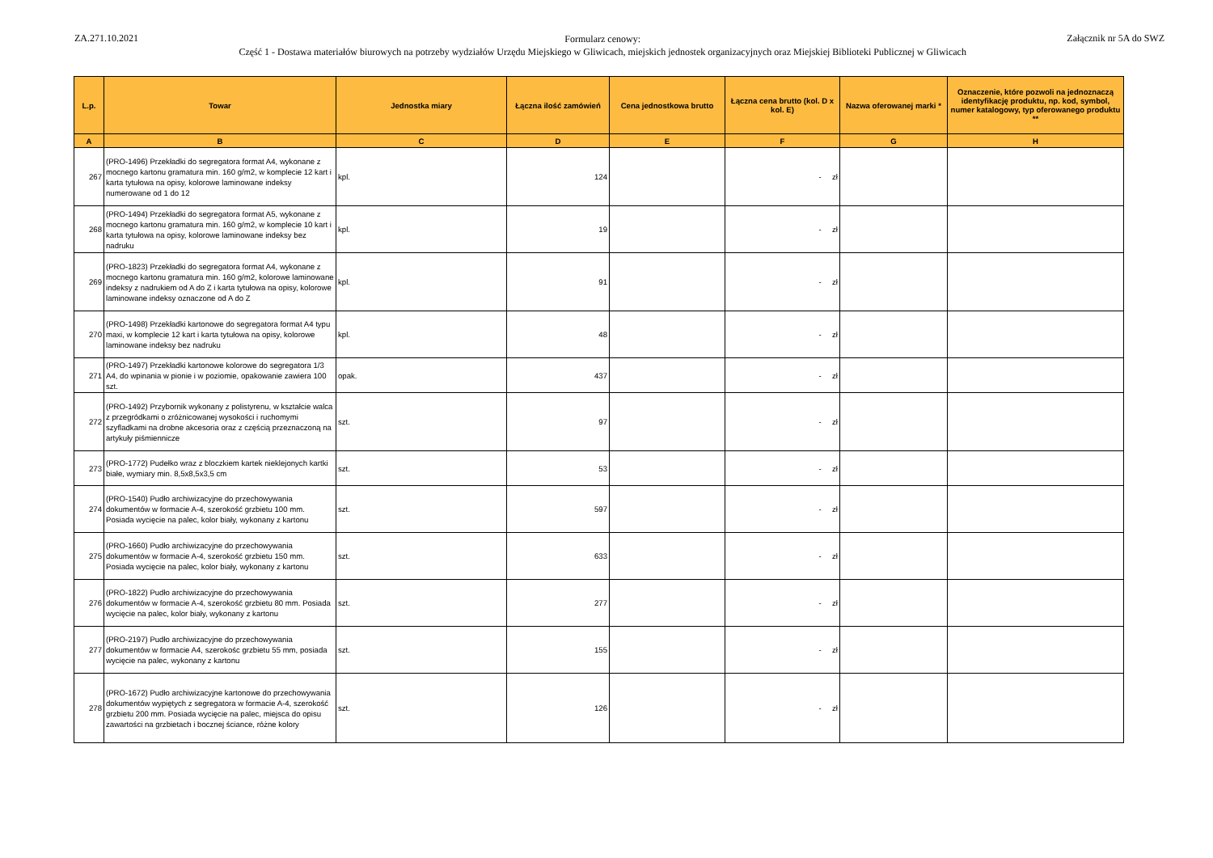ZA.271.10.2021
Formularz cenowy:
Część 1 - Dostawa materiałów biurowych na potrzeby wydziałów Urzędu Miejskiego w Gliwicach, miejskich jednostek organizacyjnych oraz Miejskiej Biblioteki Publicznej w Gliwicach
Załącznik nr 5A do SWZ
| L.p. | Towar | Jednostka miary | Łączna ilość zamówień | Cena jednostkowa brutto | Łączna cena brutto (kol. D x kol. E) | Nazwa oferowanej marki * | Oznaczenie, które pozwoli na jednoznaczą identyfikację produktu, np. kod, symbol, numer katalogowy, typ oferowanego produktu ** |
| --- | --- | --- | --- | --- | --- | --- | --- |
| A | B | C | D | E | F | G | H |
| 267 | (PRO-1496) Przekładki do segregatora format A4, wykonane z mocnego kartonu gramatura min. 160 g/m2, w komplecie 12 kart i karta tytułowa na opisy, kolorowe laminowane indeksy numerowane od 1 do 12 | kpl. | 124 | | - zł | | |
| 268 | (PRO-1494) Przekładki do segregatora format A5, wykonane z mocnego kartonu gramatura min. 160 g/m2, w komplecie 10 kart i karta tytułowa na opisy, kolorowe laminowane indeksy bez nadruku | kpl. | 19 | | - zł | | |
| 269 | (PRO-1823) Przekładki do segregatora format A4, wykonane z mocnego kartonu gramatura min. 160 g/m2, kolorowe laminowane indeksy z nadrukiem od A do Z i karta tytułowa na opisy, kolorowe laminowane indeksy oznaczone od A do Z | kpl. | 91 | | - zł | | |
| 270 | (PRO-1498) Przekładki kartonowe do segregatora format A4 typu maxi, w komplecie 12 kart i karta tytułowa na opisy, kolorowe laminowane indeksy bez nadruku | kpl. | 48 | | - zł | | |
| 271 | (PRO-1497) Przekładki kartonowe kolorowe do segregatora 1/3 A4, do wpinania w pionie i w poziomie, opakowanie zawiera 100 szt. | opak. | 437 | | - zł | | |
| 272 | (PRO-1492) Przybornik wykonany z polistyrenu, w kształcie walca z przegródkami o zróżnicowanej wysokości i ruchomymi szyfladkami na drobne akcesoria oraz z częścią przeznaczoną na artykuły piśmiennicze | szt. | 97 | | - zł | | |
| 273 | (PRO-1772) Pudełko wraz z bloczkiem kartek nieklejonych kartki białe, wymiary min. 8,5x8,5x3,5 cm | szt. | 53 | | - zł | | |
| 274 | (PRO-1540) Pudło archiwizacyjne do przechowywania dokumentów w formacie A-4, szerokość grzbietu 100 mm. Posiada wycięcie na palec, kolor biały, wykonany z kartonu | szt. | 597 | | - zł | | |
| 275 | (PRO-1660) Pudło archiwizacyjne do przechowywania dokumentów w formacie A-4, szerokość grzbietu 150 mm. Posiada wycięcie na palec, kolor biały, wykonany z kartonu | szt. | 633 | | - zł | | |
| 276 | (PRO-1822) Pudło archiwizacyjne do przechowywania dokumentów w formacie A-4, szerokość grzbietu 80 mm. Posiada wycięcie na palec, kolor biały, wykonany z kartonu | szt. | 277 | | - zł | | |
| 277 | (PRO-2197) Pudło archiwizacyjne do przechowywania dokumentów w formacie A4, szerokośc grzbietu 55 mm, posiada wycięcie na palec, wykonany z kartonu | szt. | 155 | | - zł | | |
| 278 | (PRO-1672) Pudło archiwizacyjne kartonowe do przechowywania dokumentów wypiętych z segregatora w formacie A-4, szerokość grzbietu 200 mm. Posiada wycięcie na palec, miejsca do opisu zawartości na grzbietach i bocznej ściance, różne kolory | szt. | 126 | | - zł | | |